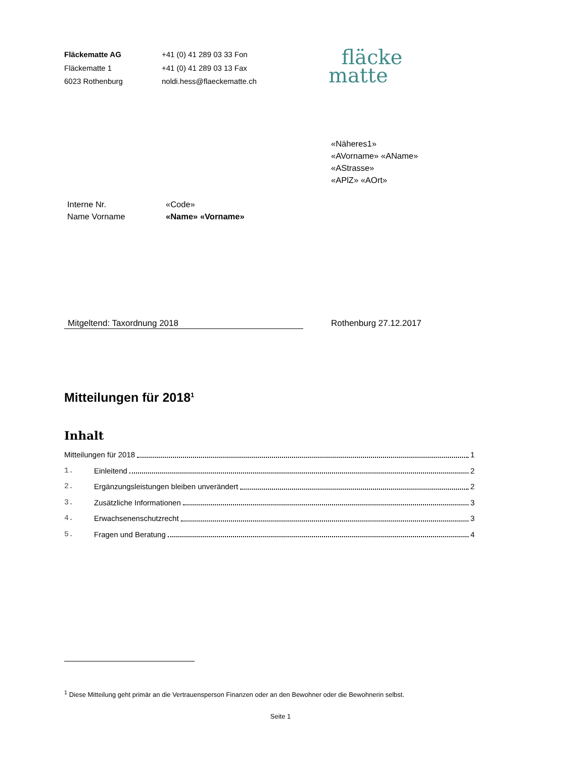Fläckematte AG
Fläckematte 1
6023 Rothenburg
+41 (0) 41 289 03 33 Fon
+41 (0) 41 289 03 13 Fax
noldi.hess@flaeckematte.ch
fläcke
matte
«Näheres1»
«AVorname» «AName»
«AStrasse»
«APlZ» «AOrt»
Interne Nr. «Code»
Name Vorname «Name» «Vorname»
Mitgeltend: Taxordnung 2018 Rothenburg 27.12.2017
Mitteilungen für 2018<sup>1</sup>
Inhalt
Mitteilungen für 2018 1
1. Einleitend 2
2. Ergänzungsleistungen bleiben unverändert 2
3. Zusätzliche Informationen 3
4. Erwachsenenschutzrecht 3
5. Fragen und Beratung 4
<sup>1</sup> Diese Mitteilung geht primär an die Vertrauensperson Finanzen oder an den Bewohner oder die Bewohnerin selbst.
Seite 1